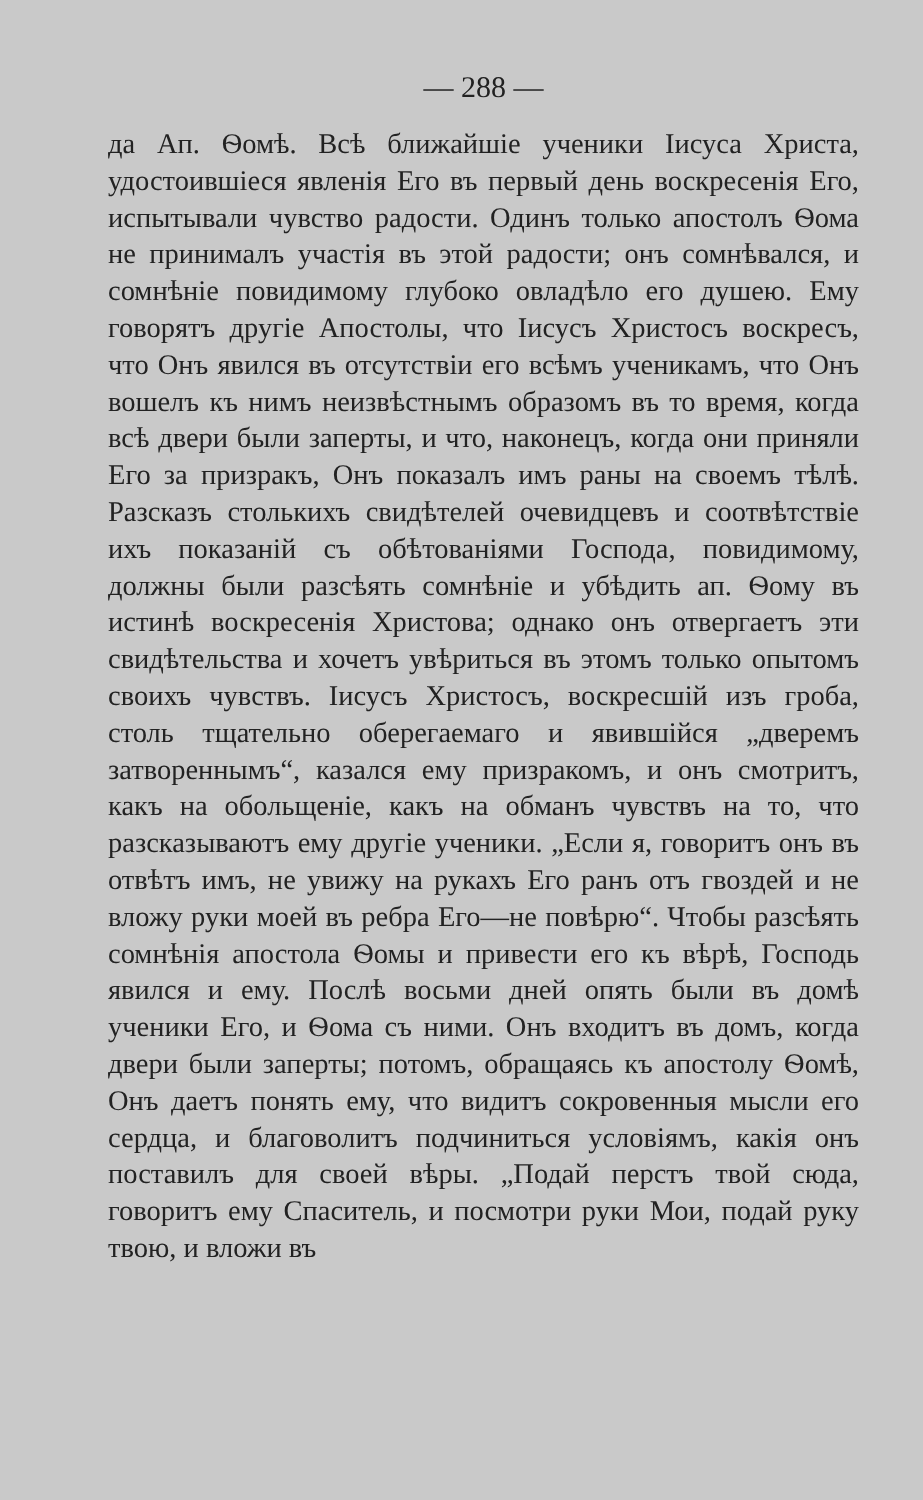— 288 —
да Ап. Ѳомѣ. Всѣ ближайшіе ученики Іисуса Христа, удостоившіеся явленія Его въ первый день воскресенія Его, испытывали чувство радости. Одинъ только апостолъ Ѳома не принималъ участія въ этой радости; онъ сомнѣвался, и сомнѣніе повидимому глубоко овладѣло его душею. Ему говорятъ другіе Апостолы, что Іисусъ Христосъ воскресъ, что Онъ явился въ отсутствіи его всѣмъ ученикамъ, что Онъ вошелъ къ нимъ неизвѣстнымъ образомъ въ то время, когда всѣ двери были заперты, и что, наконецъ, когда они приняли Его за призракъ, Онъ показалъ имъ раны на своемъ тѣлѣ. Разсказъ столькихъ свидѣтелей очевидцевъ и соотвѣтствіе ихъ показаній съ обѣтованіями Господа, повидимому, должны были разсѣять сомнѣніе и убѣдить ап. Ѳому въ истинѣ воскресенія Христова; однако онъ отвергаетъ эти свидѣтельства и хочетъ увѣриться въ этомъ только опытомъ своихъ чувствъ. Іисусъ Христосъ, воскресшій изъ гроба, столь тщательно оберегаемаго и явившійся „дверемъ затвореннымъ“, казался ему призракомъ, и онъ смотритъ, какъ на обольщеніе, какъ на обманъ чувствъ на то, что разсказываютъ ему другіе ученики. „Если я, говоритъ онъ въ отвѣтъ имъ, не увижу на рукахъ Его ранъ отъ гвоздей и не вложу руки моей въ ребра Его—не повѣрю“. Чтобы разсѣять сомнѣнія апостола Ѳомы и привести его къ вѣрѣ, Господь явился и ему. Послѣ восьми дней опять были въ домѣ ученики Его, и Ѳома съ ними. Онъ входитъ въ домъ, когда двери были заперты; потомъ, обращаясь къ апостолу Ѳомѣ, Онъ даетъ понять ему, что видитъ сокровенныя мысли его сердца, и благоволитъ подчиниться условіямъ, какія онъ поставилъ для своей вѣры. „Подай перстъ твой сюда, говоритъ ему Спаситель, и посмотри руки Мои, подай руку твою, и вложи въ